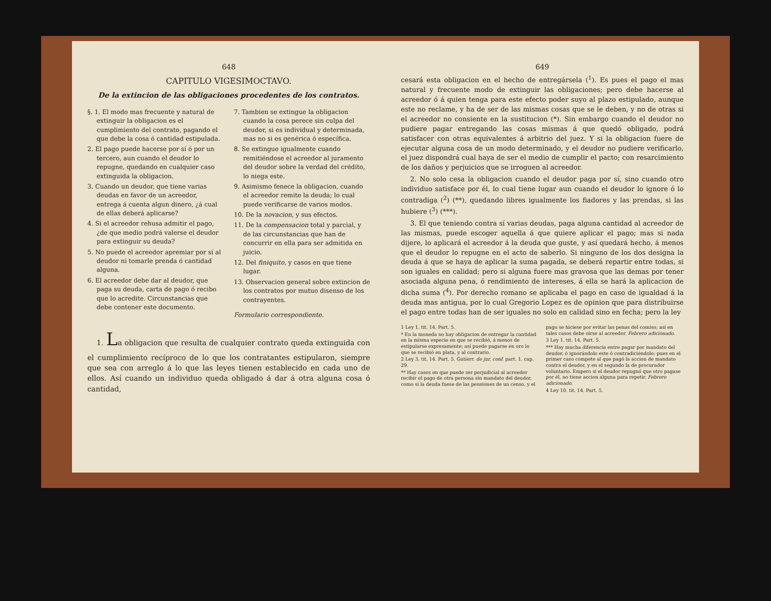648
CAPITULO VIGESIMOCTAVO.
De la extincion de las obligaciones procedentes de los contratos.
§. 1. El modo mas frecuente y natural de extinguir la obligacion es el cumplimiento del contrato, pagando el que debe la cosa ó cantidad estipulada.
2. El pago puede hacerse por sí ó por un tercero, aun cuando el deudor lo repugne, quedando en cualquier caso extinguida la obligacion.
3. Cuando un deudor, que tiene varias deudas en favor de un acreedor, entrega á cuenta algun dinero, ¿á cual de ellas deberá aplicarse?
4. Si el acreedor rehusa admitir el pago, ¿de que medio podrá valerse el deudor para extinguir su deuda?
5. No puede el acreedor apremiar por sí al deudor ni tomarle prenda ó cantidad alguna.
6. El acreedor debe dar al deudor, que paga su deuda, carta de pago ó recibo que lo acredite. Circunstancias que debe contener este documento.
7. Tambien se extingue la obligacion cuando la cosa perece sin culpa del deudor, si es individual y determinada, mas no si es genérica ó específica.
8. Se extingue igualmente cuando remitiéndose el acreedor al juramento del deudor sobre la verdad del crédito, lo niega este.
9. Asimismo fenece la obligacion, cuando el acreedor remite la deuda; lo cual puede verificarse de varios modos.
10. De la novacion, y sus efectos.
11. De la compensacion total y parcial, y de las circunstancias que han de concurrir en ella para ser admitida en juicio.
12. Del finiquito, y casos en que tiene lugar.
13. Observacion general sobre extincion de los contratos por mutuo disenso de los contrayentes.
Formulario correspondiente.
1. La obligacion que resulta de cualquier contrato queda extinguida con el cumplimiento recíproco de lo que los contratantes estipularon, siempre que sea con arreglo á lo que las leyes tienen establecido en cada uno de ellos. Así cuando un individuo queda obligado á dar á otra alguna cosa ó cantidad,
649
cesará esta obligacion en el hecho de entregársela (<sup>1</sup>). Es pues el pago el mas natural y frecuente modo de extinguir las obligaciones; pero debe hacerse al acreedor ó á quien tenga para este efecto poder suyo al plazo estipulado, aunque este no reclame, y ha de ser de las mismas cosas que se le deben, y no de otras si el acreedor no consiente en la sustitucion (*). Sin embargo cuando el deudor no pudiere pagar entregando las cosas mismas á que quedó obligado, podrá satisfacer con otras equivalentes á arbitrio del juez. Y si la obligacion fuere de ejecutar alguna cosa de un modo determinado, y el deudor no pudiere verificarlo, el juez dispondrá cual haya de ser el medio de cumplir el pacto; con resarcimiento de los daños y perjuicios que se irroguen al acreedor.
2. No solo cesa la obligacion cuando el deudor paga por sí, sino cuando otro individuo satisface por él, lo cual tiene lugar aun cuando el deudor lo ignore ó lo contradiga (<sup>2</sup>) (**), quedando libres igualmente los fiadores y las prendas, si las hubiere (<sup>3</sup>) (***).
3. El que teniendo contra sí varias deudas, paga alguna cantidad al acreedor de las mismas, puede escoger aquella á que quiere aplicar el pago; mas si nada dijere, lo aplicará el acreedor á la deuda que guste, y así quedará hecho, á menos que el deudor lo repugne en el acto de saberlo. Si ninguno de los dos designa la deuda á que se haya de aplicar la suma pagada, se deberá repartir entre todas, si son iguales en calidad; pero si alguna fuere mas gravosa que las demas por tener asociada alguna pena, ó rendimiento de intereses, á ella se hará la aplicacion de dicha suma (<sup>4</sup>). Por derecho romano se aplicaba el pago en caso de igualdad á la deuda mas antigua, por lo cual Gregorio Lopez es de opinion que para distribuirse el pago entre todas han de ser iguales no solo en calidad sino en fecha; pero la ley
1 Ley 1. tit. 14. Part. 5.
* En la moneda no hay obligacion de entregar la cantidad en la misma especie en que se recibió, á menos de estipularse expresamente; así puede pagarse en oro lo que se recibió en plata, y al contrario.
2 Ley 3. tit. 14. Part. 5. Gutierr. de jur. conf. part. 1. cap. 29.
** Hay casos en que puede ser perjudicial al acreedor recibir el pago de otra persona sin mandato del deudor, como si la deuda fuese de las pensiones de un censo, y el pago se hiciese por evitar las penas del comiso; así en tales casos debe oirse al acreedor. Febrero adicionado.
3 Ley 1. tit. 14. Part. 5.
*** Hay mucha diferencia entre pagar por mandato del deudor, ó ignorándolo este ó contradiciéndolo; pues en el primer caso compete al que pagó la accion de mandato contra el deudor, y en el segundo la de procurador voluntario. Empero si el deudor repugnó que otro pagase por él, no tiene accion alguna para repetir. Febrero adicionado.
4 Ley 10. tit. 14. Part. 5.